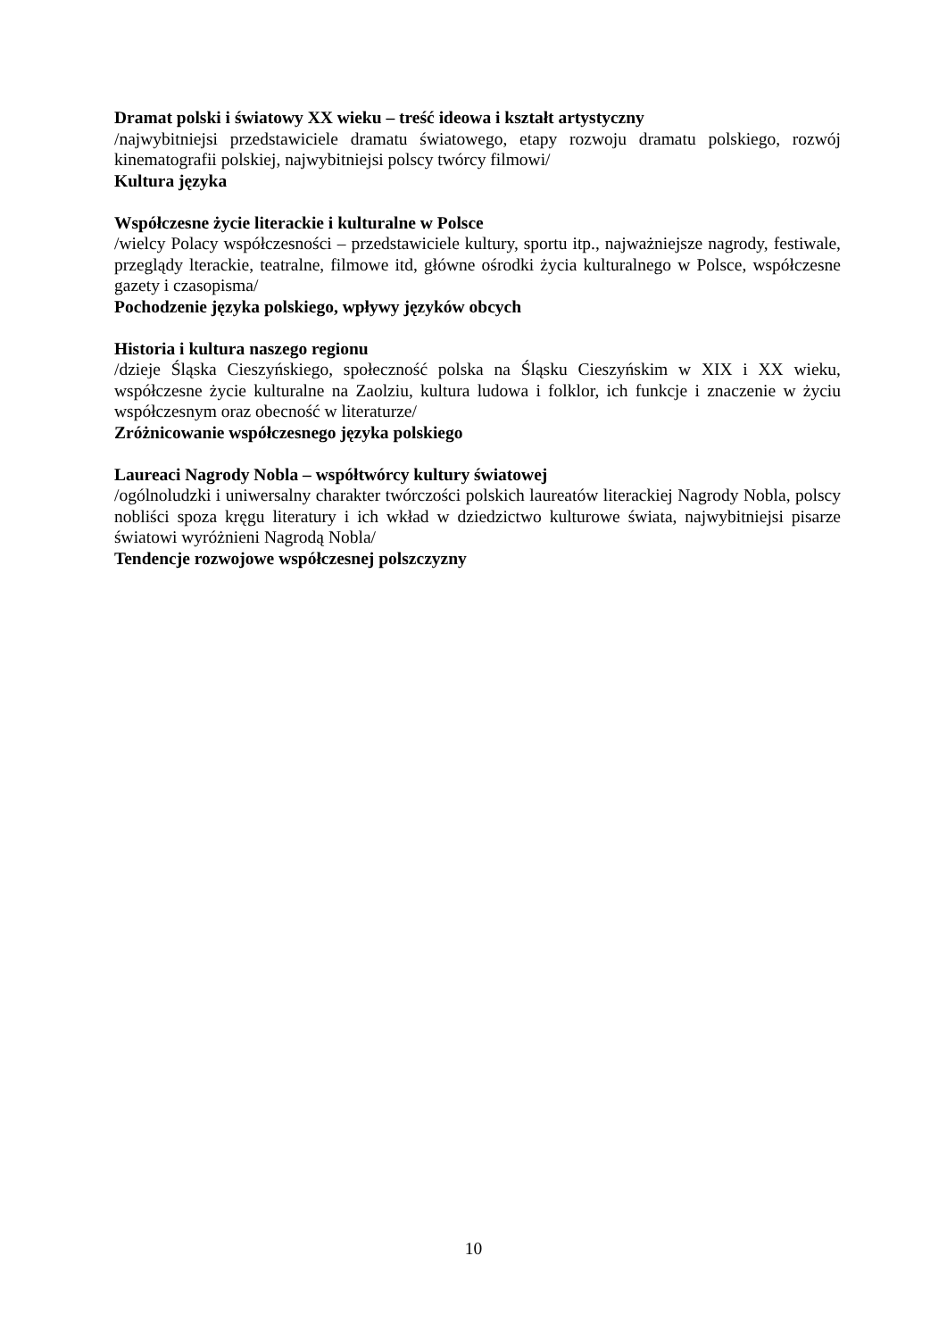Dramat polski i światowy XX wieku – treść ideowa i kształt artystyczny
/najwybitniejsi przedstawiciele dramatu światowego, etapy rozwoju dramatu polskiego, rozwój kinematografii polskiej, najwybitniejsi polscy twórcy filmowi/
Kultura języka
Współczesne życie literackie i kulturalne w Polsce
/wielcy Polacy współczesności – przedstawiciele kultury, sportu itp., najważniejsze nagrody, festiwale, przeglądy lterackie, teatralne, filmowe itd, główne ośrodki życia kulturalnego w Polsce, współczesne gazety i czasopisma/
Pochodzenie języka polskiego, wpływy języków obcych
Historia i kultura naszego regionu
/dzieje Śląska Cieszyńskiego, społeczność polska na Śląsku Cieszyńskim w XIX i XX wieku, współczesne życie kulturalne na Zaolziu, kultura ludowa i folklor, ich funkcje i znaczenie w życiu współczesnym oraz obecność w literaturze/
Zróżnicowanie współczesnego języka polskiego
Laureaci Nagrody Nobla – współtwórcy kultury światowej
/ogólnoludzki i uniwersalny charakter twórczości polskich laureatów literackiej Nagrody Nobla, polscy nobliści spoza kręgu literatury i ich wkład w dziedzictwo kulturowe świata, najwybitniejsi pisarze światowi wyróżnieni Nagrodą Nobla/
Tendencje rozwojowe współczesnej polszczyzny
10